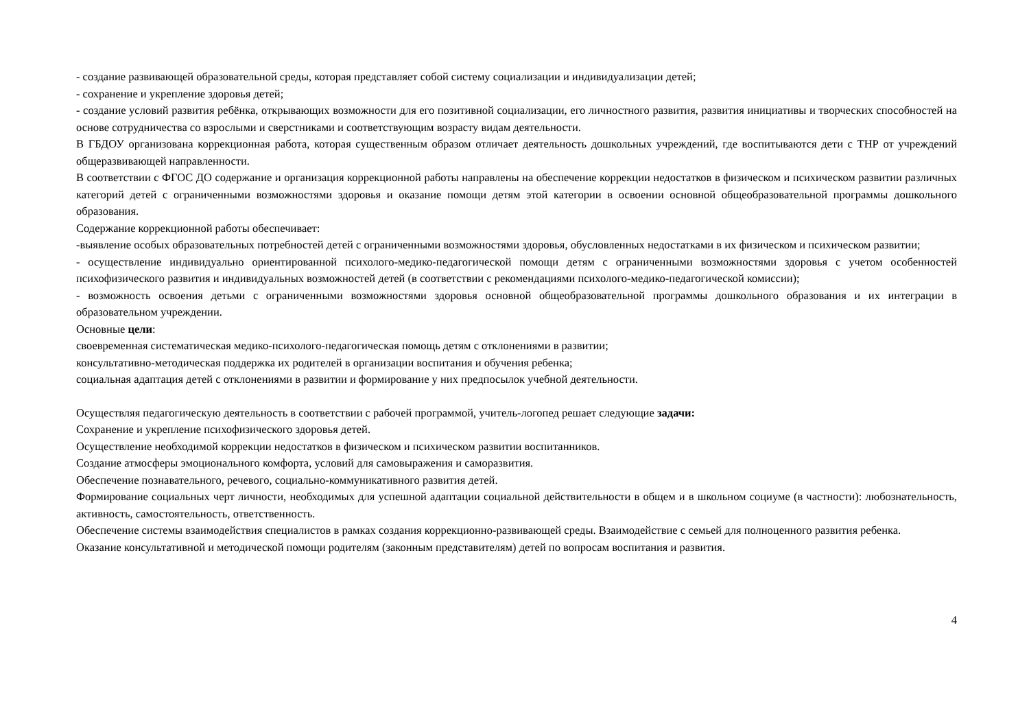- создание развивающей образовательной среды, которая представляет собой систему социализации и индивидуализации детей;
- сохранение и укрепление здоровья детей;
- создание условий развития ребёнка, открывающих возможности для его позитивной социализации, его личностного развития, развития инициативы и творческих способностей на основе сотрудничества со взрослыми и сверстниками и соответствующим возрасту видам деятельности.
В ГБДОУ организована коррекционная работа, которая существенным образом отличает деятельность дошкольных учреждений, где воспитываются дети с ТНР от учреждений общеразвивающей направленности.
В соответствии с ФГОС ДО содержание и организация коррекционной работы направлены на обеспечение коррекции недостатков в физическом и психическом развитии различных категорий детей с ограниченными возможностями здоровья и оказание помощи детям этой категории в освоении основной общеобразовательной программы дошкольного образования.
Содержание коррекционной работы обеспечивает:
-выявление особых образовательных потребностей детей с ограниченными возможностями здоровья, обусловленных недостатками в их физическом и психическом развитии;
- осуществление индивидуально ориентированной психолого-медико-педагогической помощи детям с ограниченными возможностями здоровья с учетом особенностей психофизического развития и индивидуальных возможностей детей (в соответствии с рекомендациями психолого-медико-педагогической комиссии);
- возможность освоения детьми с ограниченными возможностями здоровья основной общеобразовательной программы дошкольного образования и их интеграции в образовательном учреждении.
Основные цели:
своевременная систематическая медико-психолого-педагогическая помощь детям с отклонениями в развитии;
консультативно-методическая поддержка их родителей в организации воспитания и обучения ребенка;
социальная адаптация детей с отклонениями в развитии и формирование у них предпосылок учебной деятельности.
Осуществляя педагогическую деятельность в соответствии с рабочей программой, учитель-логопед решает следующие задачи:
Сохранение и укрепление психофизического здоровья детей.
Осуществление необходимой коррекции недостатков в физическом и психическом развитии воспитанников.
Создание атмосферы эмоционального комфорта, условий для самовыражения и саморазвития.
Обеспечение познавательного, речевого, социально-коммуникативного развития детей.
Формирование социальных черт личности, необходимых для успешной адаптации социальной действительности в общем и в школьном социуме (в частности): любознательность, активность, самостоятельность, ответственность.
Обеспечение системы взаимодействия специалистов в рамках создания коррекционно-развивающей среды. Взаимодействие с семьей для полноценного развития ребенка.
Оказание консультативной и методической помощи родителям (законным представителям) детей по вопросам воспитания и развития.
4